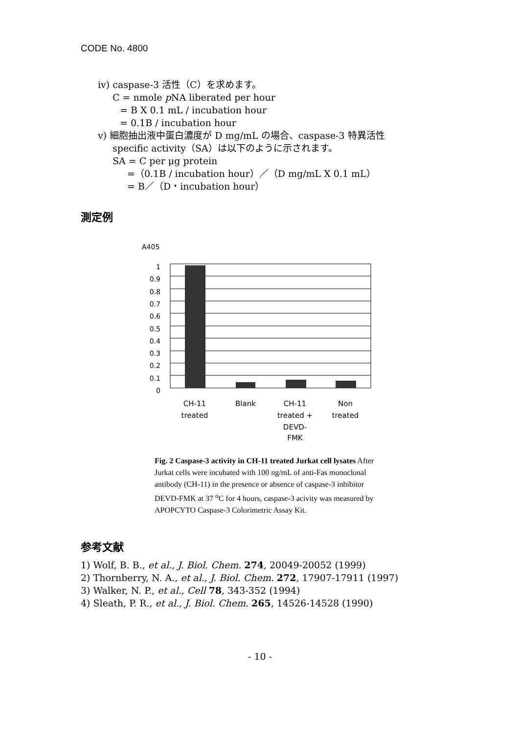CODE No. 4800
iv) caspase-3 活性（C）を求めます。
C = nmole p NA liberated per hour
= B X 0.1 mL / incubation hour
= 0.1B / incubation hour
v) 細胞抽出液中蛋白濃度が D mg/mL の場合、caspase-3 特異活性
specific activity（SA）は以下のように示されます。
SA = C per μg protein
=（0.1B / incubation hour）／（D mg/mL X 0.1 mL）
= B／（D・incubation hour）
測定例
A405
1
0.9
0.8
0.7
0.6
0.5
0.4
0.3
0.2
0.1
0
CH-11
treated
Blank
CH-11
treated +
DEVD-
FMK
Non
treated
Fig. 2 Caspase-3 activity in CH-11 treated Jurkat cell lysates After Jurkat cells were incubated with 100 ng/mL of anti-Fas monoclonal antibody (CH-11) in the presence or absence of caspase-3 inhibitor DEVD-FMK at 37 <sup>o</sup>C for 4 hours, caspase-3 acivity was measured by APOPCYTO Caspase-3 Colorimetric Assay Kit.
参考文献
1) Wolf, B. B., et al., J. Biol. Chem. 274, 20049-20052 (1999)
2) Thornberry, N. A., et al., J. Biol. Chem. 272, 17907-17911 (1997)
3) Walker, N. P., et al., Cell 78, 343-352 (1994)
4) Sleath, P. R., et al., J. Biol. Chem. 265, 14526-14528 (1990)
- 10 -